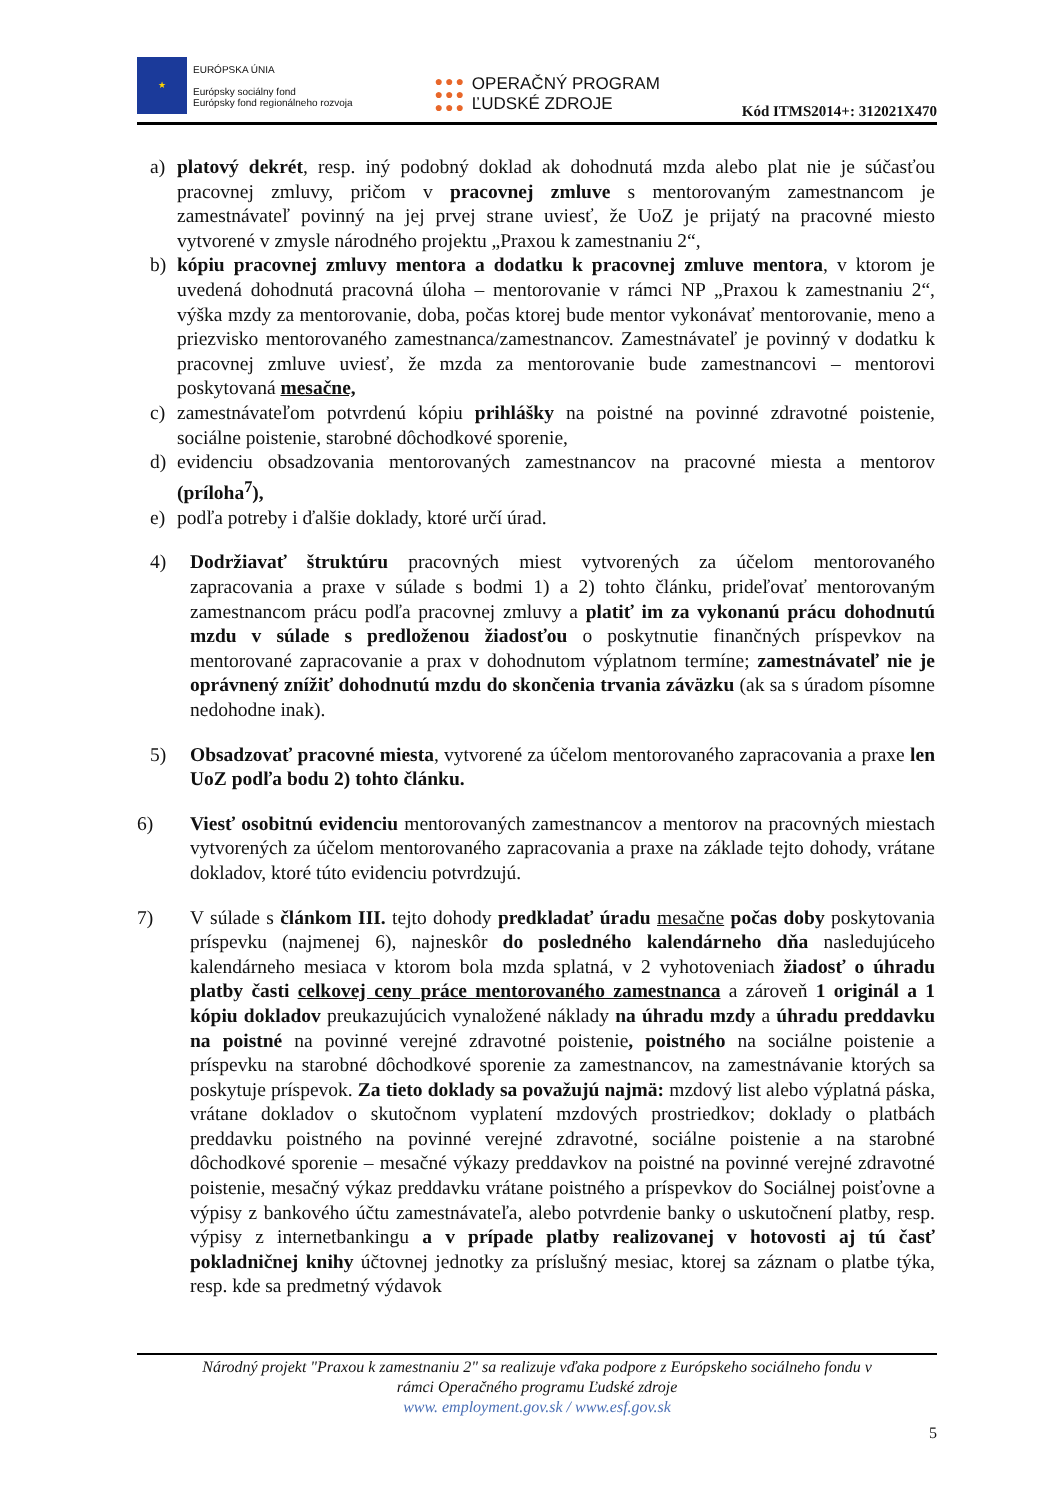★
EURÓPSKA ÚNIA
Európsky sociálny fond
Európsky fond regionálneho rozvoja
●●●
●●●
●●●
OPERAČNÝ PROGRAM
ĽUDSKÉ ZDROJE
Kód ITMS2014+: 312021X470
a) platový dekrét, resp. iný podobný doklad ak dohodnutá mzda alebo plat nie je súčasťou pracovnej zmluvy, pričom v pracovnej zmluve s mentorovaným zamestnancom je zamestnávateľ povinný na jej prvej strane uviesť, že UoZ je prijatý na pracovné miesto vytvorené v zmysle národného projektu „Praxou k zamestnaniu 2“,
b) kópiu pracovnej zmluvy mentora a dodatku k pracovnej zmluve mentora, v ktorom je uvedená dohodnutá pracovná úloha – mentorovanie v rámci NP „Praxou k zamestnaniu 2“, výška mzdy za mentorovanie, doba, počas ktorej bude mentor vykonávať mentorovanie, meno a priezvisko mentorovaného zamestnanca/zamestnancov. Zamestnávateľ je povinný v dodatku k pracovnej zmluve uviesť, že mzda za mentorovanie bude zamestnancovi – mentorovi poskytovaná mesačne,
c) zamestnávateľom potvrdenú kópiu prihlášky na poistné na povinné zdravotné poistenie, sociálne poistenie, starobné dôchodkové sporenie,
d) evidenciu obsadzovania mentorovaných zamestnancov na pracovné miesta a mentorov (príloha<sup>7</sup>),
e) podľa potreby i ďalšie doklady, ktoré určí úrad.
4) Dodržiavať štruktúru pracovných miest vytvorených za účelom mentorovaného zapracovania a praxe v súlade s bodmi 1) a 2) tohto článku, prideľovať mentorovaným zamestnancom prácu podľa pracovnej zmluvy a platiť im za vykonanú prácu dohodnutú mzdu v súlade s predloženou žiadosťou o poskytnutie finančných príspevkov na mentorované zapracovanie a prax v dohodnutom výplatnom termíne; zamestnávateľ nie je oprávnený znížiť dohodnutú mzdu do skončenia trvania záväzku (ak sa s úradom písomne nedohodne inak).
5) Obsadzovať pracovné miesta, vytvorené za účelom mentorovaného zapracovania a praxe len UoZ podľa bodu 2) tohto článku.
6) Viesť osobitnú evidenciu mentorovaných zamestnancov a mentorov na pracovných miestach vytvorených za účelom mentorovaného zapracovania a praxe na základe tejto dohody, vrátane dokladov, ktoré túto evidenciu potvrdzujú.
7) V súlade s článkom III. tejto dohody predkladať úradu mesačne počas doby poskytovania príspevku (najmenej 6), najneskôr do posledného kalendárneho dňa nasledujúceho kalendárneho mesiaca v ktorom bola mzda splatná, v 2 vyhotoveniach žiadosť o úhradu platby časti celkovej ceny práce mentorovaného zamestnanca a zároveň 1 originál a 1 kópiu dokladov preukazujúcich vynaložené náklady na úhradu mzdy a úhradu preddavku na poistné na povinné verejné zdravotné poistenie, poistného na sociálne poistenie a príspevku na starobné dôchodkové sporenie za zamestnancov, na zamestnávanie ktorých sa poskytuje príspevok. Za tieto doklady sa považujú najmä: mzdový list alebo výplatná páska, vrátane dokladov o skutočnom vyplatení mzdových prostriedkov; doklady o platbách preddavku poistného na povinné verejné zdravotné, sociálne poistenie a na starobné dôchodkové sporenie – mesačné výkazy preddavkov na poistné na povinné verejné zdravotné poistenie, mesačný výkaz preddavku vrátane poistného a príspevkov do Sociálnej poisťovne a výpisy z bankového účtu zamestnávateľa, alebo potvrdenie banky o uskutočnení platby, resp. výpisy z internetbankingu a v prípade platby realizovanej v hotovosti aj tú časť pokladničnej knihy účtovnej jednotky za príslušný mesiac, ktorej sa záznam o platbe týka, resp. kde sa predmetný výdavok
Národný projekt "Praxou k zamestnaniu 2" sa realizuje vďaka podpore z Európskeho sociálneho fondu v
rámci Operačného programu Ľudské zdroje
www. employment.gov.sk / www.esf.gov.sk
5